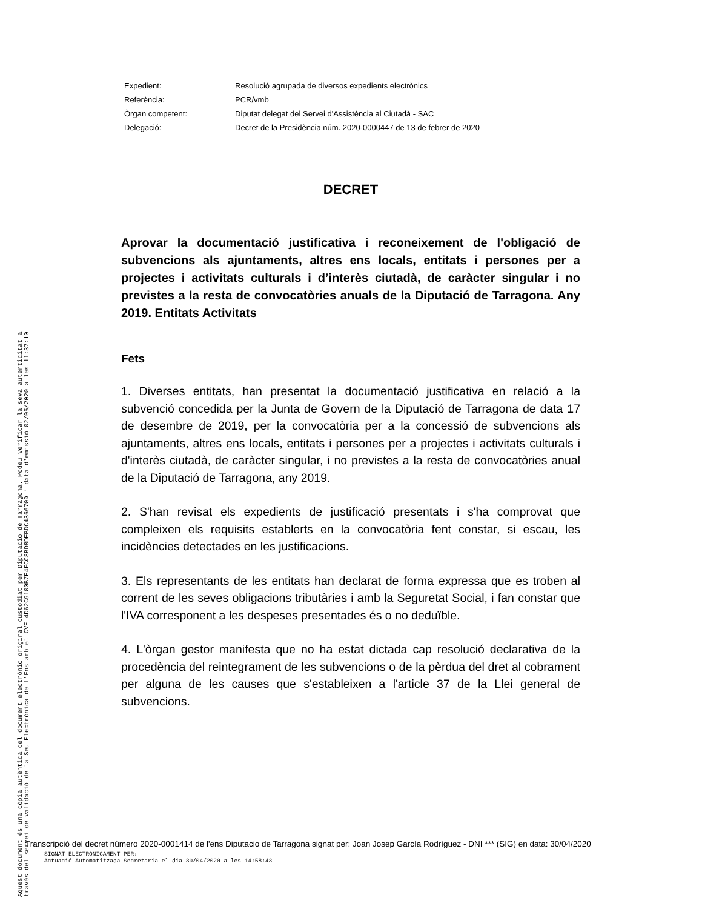| Expedient: | Resolució agrupada de diversos expedients electrònics |
| Referència: | PCR/vmb |
| Òrgan competent: | Diputat delegat del Servei d'Assistència al Ciutadà - SAC |
| Delegació: | Decret de la Presidència núm. 2020-0000447 de 13 de febrer de 2020 |
DECRET
Aprovar la documentació justificativa i reconeixement de l'obligació de subvencions als ajuntaments, altres ens locals, entitats i persones per a projectes i activitats culturals i d’interès ciutadà, de caràcter singular i no previstes a la resta de convocatòries anuals de la Diputació de Tarragona. Any 2019. Entitats Activitats
Fets
1. Diverses entitats, han presentat la documentació justificativa en relació a la subvenció concedida per la Junta de Govern de la Diputació de Tarragona de data 17 de desembre de 2019, per la convocatòria per a la concessió de subvencions als ajuntaments, altres ens locals, entitats i persones per a projectes i activitats culturals i d'interès ciutadà, de caràcter singular, i no previstes a la resta de convocatòries anual de la Diputació de Tarragona, any 2019.
2. S'han revisat els expedients de justificació presentats i s'ha comprovat que compleixen els requisits establerts en la convocatòria fent constar, si escau, les incidències detectades en les justificacions.
3. Els representants de les entitats han declarat de forma expressa que es troben al corrent de les seves obligacions tributàries i amb la Seguretat Social, i fan constar que l'IVA corresponent a les despeses presentades és o no deduïble.
4. L'òrgan gestor manifesta que no ha estat dictada cap resolució declarativa de la procedència del reintegrament de les subvencions o de la pèrdua del dret al cobrament per alguna de les causes que s'estableixen a l'article 37 de la Llei general de subvencions.
Transcripció del decret número 2020-0001414 de l'ens Diputacio de Tarragona signat per: Joan Josep García Rodríguez - DNI *** (SIG) en data: 30/04/2020
SIGNAT ELECTRÒNICAMENT PER:
Actuació Automatitzada Secretaria el dia 30/04/2020 a les 14:58:43
Aquest document és una còpia autèntica del document electrònic original custodiat per Diputacio de Tarragona. Podeu verificar la seva autenticitat a
través del servei de validació de la Seu Electrònica de l'Ens amb el CVE 4D62C9100B7E4FCC8BD8DEBDC4366700 i data d'emissió 02/05/2020 a les 11:37:10